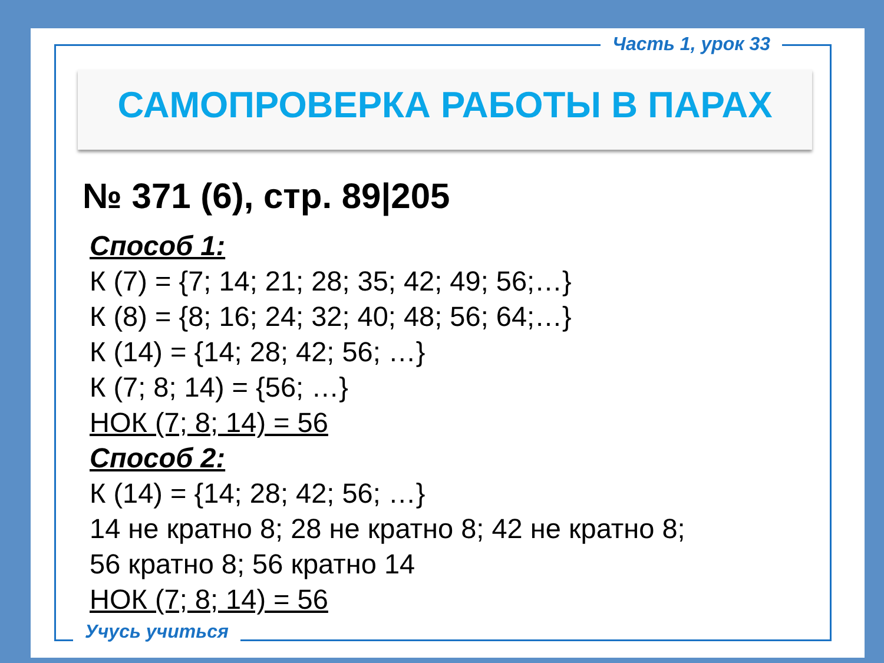Часть 1, урок 33
САМОПРОВЕРКА РАБОТЫ В ПАРАХ
№ 371 (6), стр. 89|205
Способ 1:
К (7) = {7; 14; 21; 28; 35; 42; 49; 56;…}
К (8) = {8; 16; 24; 32; 40; 48; 56; 64;…}
К (14) = {14; 28; 42; 56; …}
К (7; 8; 14) = {56; …}
НОК (7; 8; 14) = 56
Способ 2:
К (14) = {14; 28; 42; 56; …}
14 не кратно 8; 28 не кратно 8; 42 не кратно 8;
56 кратно 8; 56 кратно 14
НОК (7; 8; 14) = 56
Учусь учиться